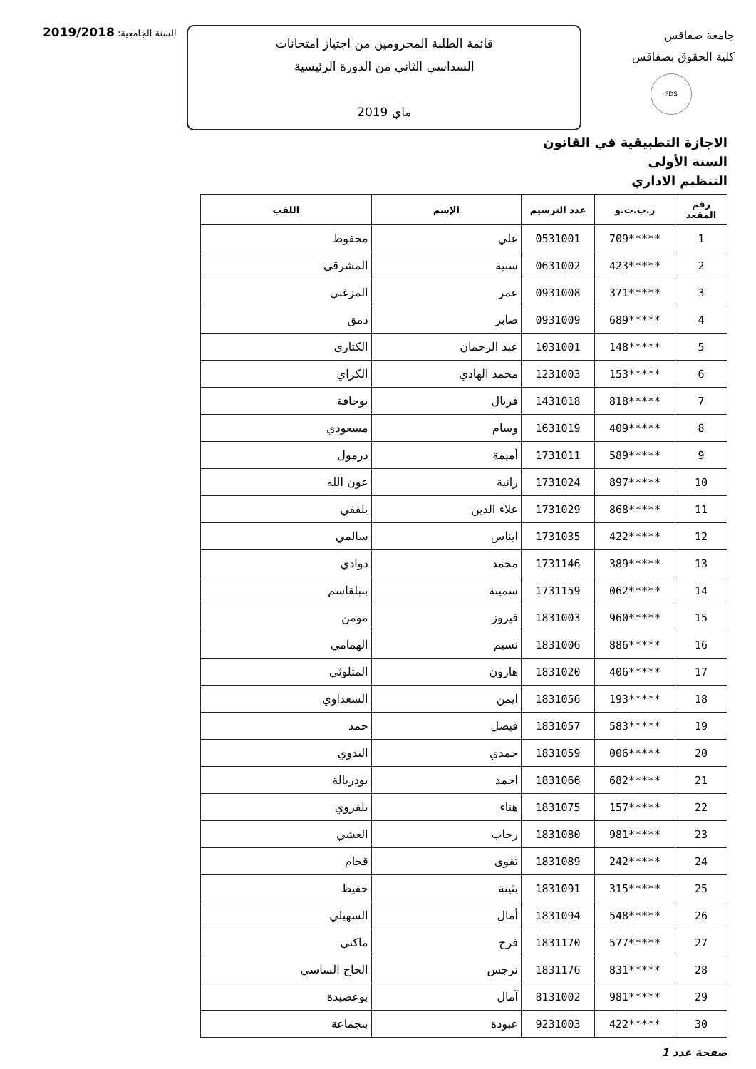جامعة صفاقس
كلية الحقوق بصفاقس
FDS
قائمة الطلبة المحرومين من اجتياز امتحانات
السداسي الثاني من الدورة الرئيسية
ماي 2019
السنة الجامعية: 2019/2018
الاجازة التطبيقية في القانون
السنة الأولى
التنظيم الاداري
| رقم المقعد | ر.ب.ت.و | عدد الترسيم | الإسم | اللقب |
| --- | --- | --- | --- | --- |
| 1 | *****709 | 0531001 | علي | محفوظ |
| 2 | *****423 | 0631002 | سنية | المشرقي |
| 3 | *****371 | 0931008 | عمر | المزغني |
| 4 | *****689 | 0931009 | صابر | دمق |
| 5 | *****148 | 1031001 | عبد الرحمان | الكتاري |
| 6 | *****153 | 1231003 | محمد الهادي | الكراي |
| 7 | *****818 | 1431018 | فريال | بوحافة |
| 8 | *****409 | 1631019 | وسام | مسعودي |
| 9 | *****589 | 1731011 | أميمة | درمول |
| 10 | *****897 | 1731024 | رانية | عون الله |
| 11 | *****868 | 1731029 | علاء الدين | بلقفي |
| 12 | *****422 | 1731035 | ايناس | سالمي |
| 13 | *****389 | 1731146 | محمد | دوادي |
| 14 | *****062 | 1731159 | سمينة | بنبلقاسم |
| 15 | *****960 | 1831003 | فيروز | مومن |
| 16 | *****886 | 1831006 | نسيم | الهمامي |
| 17 | *****406 | 1831020 | هارون | المثلوثي |
| 18 | *****193 | 1831056 | ايمن | السعداوي |
| 19 | *****583 | 1831057 | فيصل | حمد |
| 20 | *****006 | 1831059 | حمدي | البدوي |
| 21 | *****682 | 1831066 | احمد | بودربالة |
| 22 | *****157 | 1831075 | هناء | بلقروي |
| 23 | *****981 | 1831080 | رحاب | العشي |
| 24 | *****242 | 1831089 | تقوى | قحام |
| 25 | *****315 | 1831091 | بثينة | حفيظ |
| 26 | *****548 | 1831094 | أمال | السهيلي |
| 27 | *****577 | 1831170 | فرح | ماكني |
| 28 | *****831 | 1831176 | نرجس | الحاج الساسي |
| 29 | *****981 | 8131002 | آمال | بوعصيدة |
| 30 | *****422 | 9231003 | عبودة | بنجماعة |
صفحة عدد 1